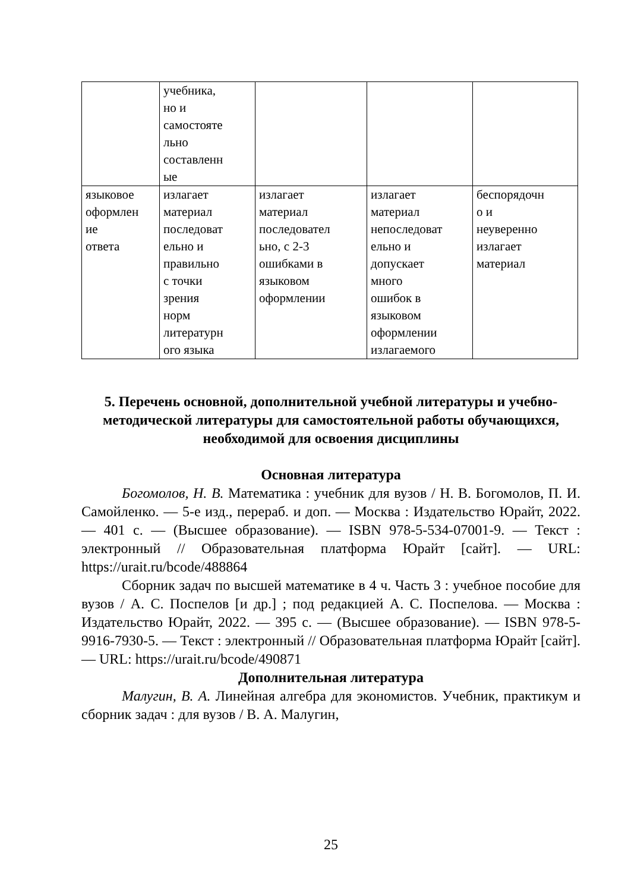| | учебника, но и самостояте льно составленн ые | | | |
| языковое оформлен ие ответа | излагает материал последоват ельно и правильно с точки зрения норм литературн ого языка | излагает материал последовател ьно, с 2-3 ошибками в языковом оформлении | излагает материал непоследоват ельно и допускает много ошибок в языковом оформлении излагаемого | беспорядочн о и неуверенно излагает материал |
5. Перечень основной, дополнительной учебной литературы и учебно-методической литературы для самостоятельной работы обучающихся, необходимой для освоения дисциплины
Основная литература
Богомолов, Н. В. Математика : учебник для вузов / Н. В. Богомолов, П. И. Самойленко. — 5-е изд., перераб. и доп. — Москва : Издательство Юрайт, 2022. — 401 с. — (Высшее образование). — ISBN 978-5-534-07001-9. — Текст : электронный // Образовательная платформа Юрайт [сайт]. — URL: https://urait.ru/bcode/488864
Сборник задач по высшей математике в 4 ч. Часть 3 : учебное пособие для вузов / А. С. Поспелов [и др.] ; под редакцией А. С. Поспелова. — Москва : Издательство Юрайт, 2022. — 395 с. — (Высшее образование). — ISBN 978-5-9916-7930-5. — Текст : электронный // Образовательная платформа Юрайт [сайт]. — URL: https://urait.ru/bcode/490871
Дополнительная литература
Малугин, В. А. Линейная алгебра для экономистов. Учебник, практикум и сборник задач : для вузов / В. А. Малугин,
25